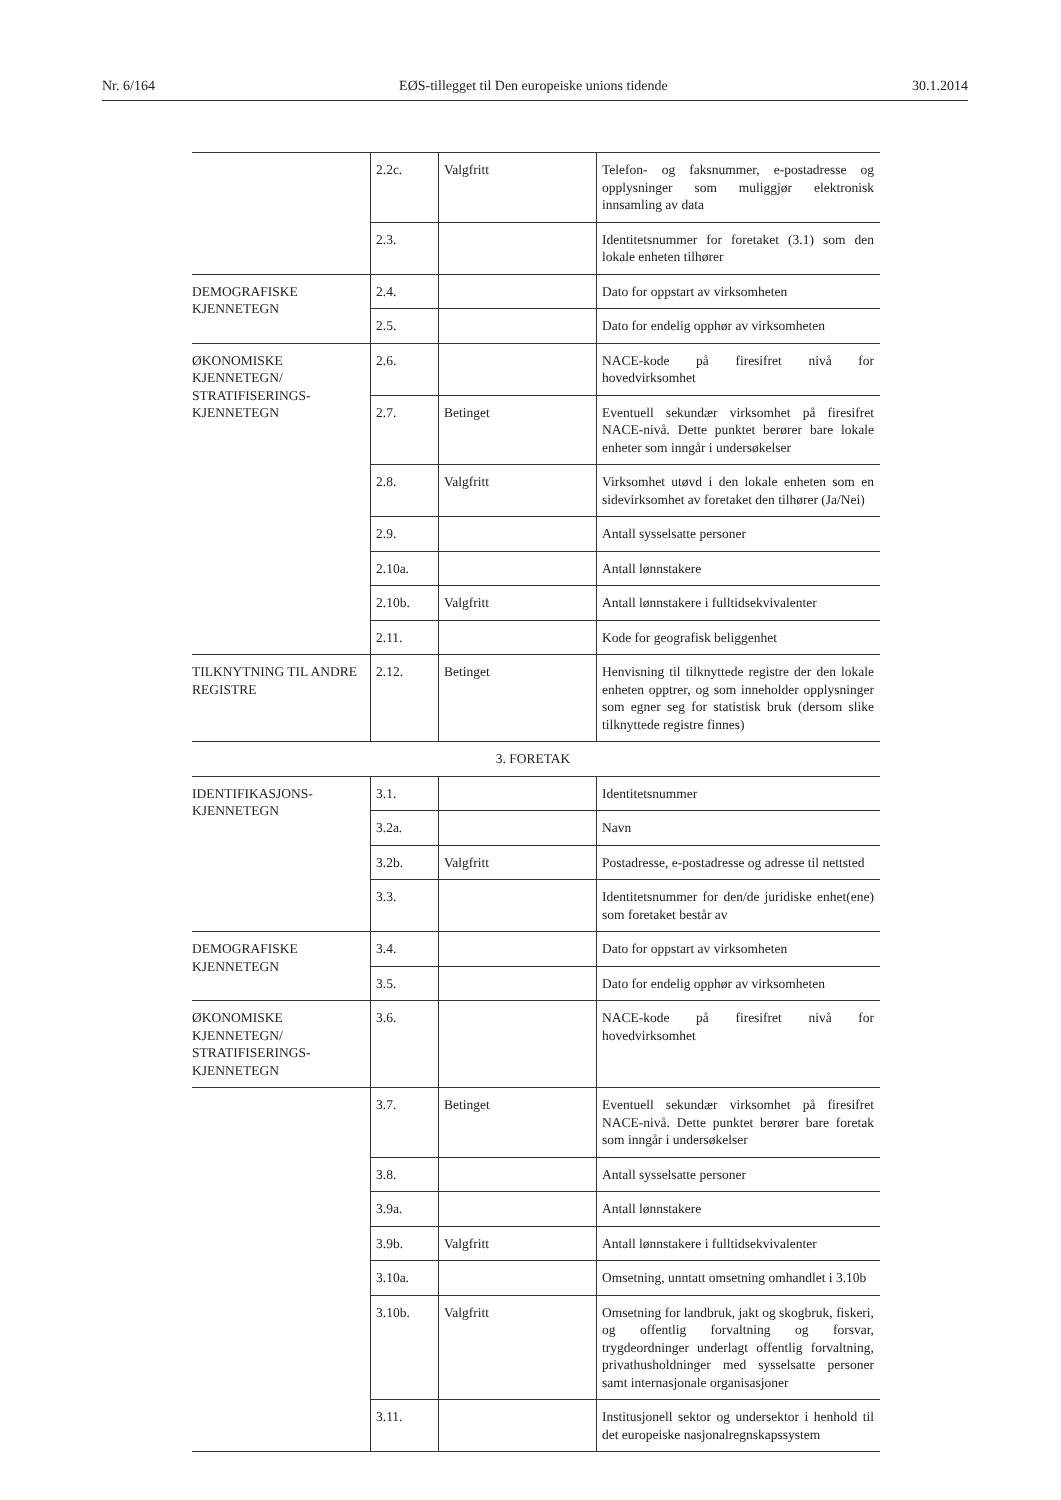Nr. 6/164 EØS-tillegget til Den europeiske unions tidende 30.1.2014
| | 2.2c. | Valgfritt | Telefon- og faksnummer, e-postadresse og opplysninger som muliggjør elektronisk innsamling av data |
| | 2.3. | | Identitetsnummer for foretaket (3.1) som den lokale enheten tilhører |
| DEMOGRAFISKE KJENNETEGN | 2.4. | | Dato for oppstart av virksomheten |
| | 2.5. | | Dato for endelig opphør av virksomheten |
| ØKONOMISKE KJENNETEGN/ STRATIFISERINGS-KJENNETEGN | 2.6. | | NACE-kode på firesifret nivå for hovedvirksomhet |
| | 2.7. | Betinget | Eventuell sekundær virksomhet på firesifret NACE-nivå. Dette punktet berører bare lokale enheter som inngår i undersøkelser |
| | 2.8. | Valgfritt | Virksomhet utøvd i den lokale enheten som en sidevirksomhet av foretaket den tilhører (Ja/Nei) |
| | 2.9. | | Antall sysselsatte personer |
| | 2.10a. | | Antall lønnstakere |
| | 2.10b. | Valgfritt | Antall lønnstakere i fulltidsekvivalenter |
| | 2.11. | | Kode for geografisk beliggenhet |
| TILKNYTNING TIL ANDRE REGISTRE | 2.12. | Betinget | Henvisning til tilknyttede registre der den lokale enheten opptrer, og som inneholder opplysninger som egner seg for statistisk bruk (dersom slike tilknyttede registre finnes) |
| 3. FORETAK | | | |
| IDENTIFIKASJONS-KJENNETEGN | 3.1. | | Identitetsnummer |
| | 3.2a. | | Navn |
| | 3.2b. | Valgfritt | Postadresse, e-postadresse og adresse til nettsted |
| | 3.3. | | Identitetsnummer for den/de juridiske enhet(ene) som foretaket består av |
| DEMOGRAFISKE KJENNETEGN | 3.4. | | Dato for oppstart av virksomheten |
| | 3.5. | | Dato for endelig opphør av virksomheten |
| ØKONOMISKE KJENNETEGN/ STRATIFISERINGS-KJENNETEGN | 3.6. | | NACE-kode på firesifret nivå for hovedvirksomhet |
| | 3.7. | Betinget | Eventuell sekundær virksomhet på firesifret NACE-nivå. Dette punktet berører bare foretak som inngår i undersøkelser |
| | 3.8. | | Antall sysselsatte personer |
| | 3.9a. | | Antall lønnstakere |
| | 3.9b. | Valgfritt | Antall lønnstakere i fulltidsekvivalenter |
| | 3.10a. | | Omsetning, unntatt omsetning omhandlet i 3.10b |
| | 3.10b. | Valgfritt | Omsetning for landbruk, jakt og skogbruk, fiskeri, og offentlig forvaltning og forsvar, trygdeordninger underlagt offentlig forvaltning, privathusholdninger med sysselsatte personer samt internasjonale organisasjoner |
| | 3.11. | | Institusjonell sektor og undersektor i henhold til det europeiske nasjonalregnskapssystem |